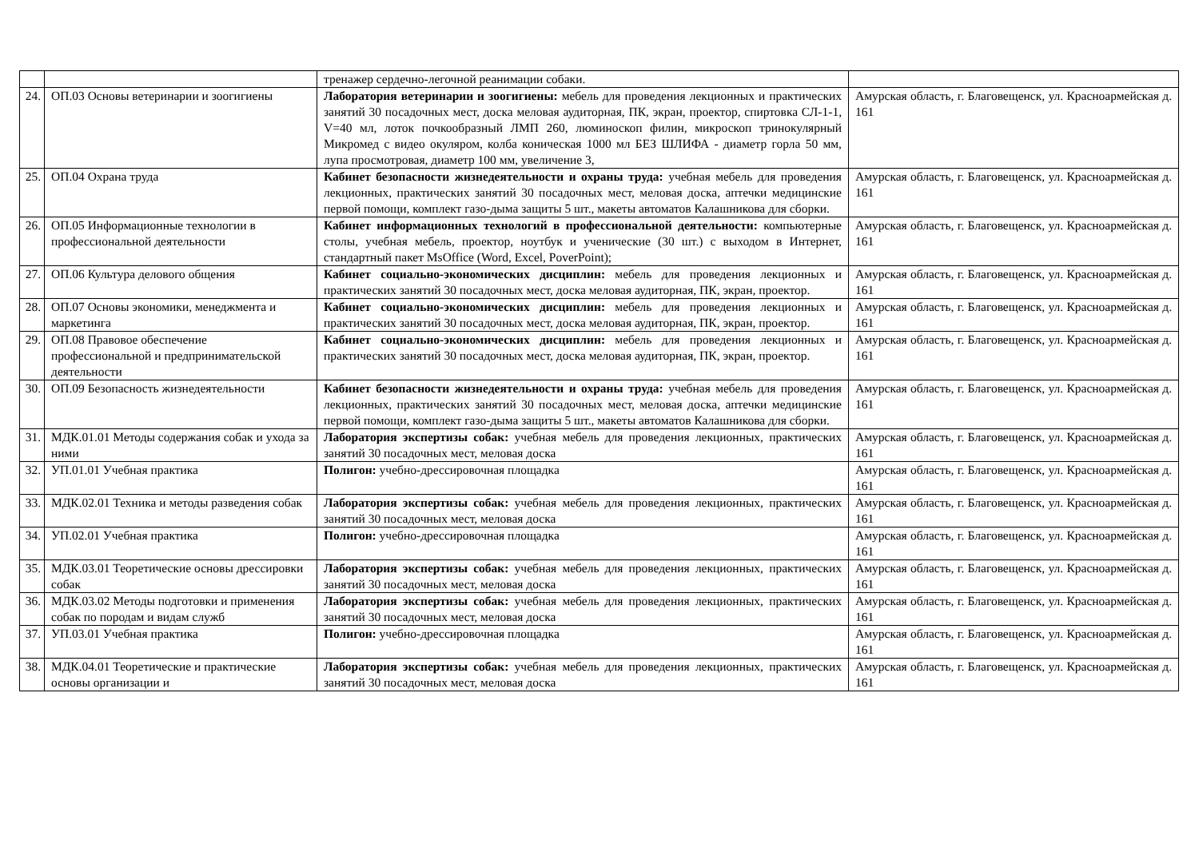| | | тренажер сердечно-легочной реанимации собаки. | |
| 24. | ОП.03 Основы ветеринарии и зоогигиены | Лаборатория ветеринарии и зоогигиены: мебель для проведения лекционных и практических занятий 30 посадочных мест, доска меловая аудиторная, ПК, экран, проектор, спиртовка СЛ-1-1, V=40 мл, лоток почкообразный ЛМП 260, люминоскоп филин, микроскоп тринокулярный Микромед с видео окуляром, колба коническая 1000 мл БЕЗ ШЛИФА - диаметр горла 50 мм, лупа просмотровая, диаметр 100 мм, увеличение 3, | Амурская область, г. Благовещенск, ул. Красноармейская д. 161 |
| 25. | ОП.04 Охрана труда | Кабинет безопасности жизнедеятельности и охраны труда: учебная мебель для проведения лекционных, практических занятий 30 посадочных мест, меловая доска, аптечки медицинские первой помощи, комплект газо-дыма защиты 5 шт., макеты автоматов Калашникова для сборки. | Амурская область, г. Благовещенск, ул. Красноармейская д. 161 |
| 26. | ОП.05 Информационные технологии в профессиональной деятельности | Кабинет информационных технологий в профессиональной деятельности: компьютерные столы, учебная мебель, проектор, ноутбук и ученические (30 шт.) с выходом в Интернет, стандартный пакет MsOffice (Word, Excel, PoverPoint); | Амурская область, г. Благовещенск, ул. Красноармейская д. 161 |
| 27. | ОП.06 Культура делового общения | Кабинет социально-экономических дисциплин: мебель для проведения лекционных и практических занятий 30 посадочных мест, доска меловая аудиторная, ПК, экран, проектор. | Амурская область, г. Благовещенск, ул. Красноармейская д. 161 |
| 28. | ОП.07 Основы экономики, менеджмента и маркетинга | Кабинет социально-экономических дисциплин: мебель для проведения лекционных и практических занятий 30 посадочных мест, доска меловая аудиторная, ПК, экран, проектор. | Амурская область, г. Благовещенск, ул. Красноармейская д. 161 |
| 29. | ОП.08 Правовое обеспечение профессиональной и предпринимательской деятельности | Кабинет социально-экономических дисциплин: мебель для проведения лекционных и практических занятий 30 посадочных мест, доска меловая аудиторная, ПК, экран, проектор. | Амурская область, г. Благовещенск, ул. Красноармейская д. 161 |
| 30. | ОП.09 Безопасность жизнедеятельности | Кабинет безопасности жизнедеятельности и охраны труда: учебная мебель для проведения лекционных, практических занятий 30 посадочных мест, меловая доска, аптечки медицинские первой помощи, комплект газо-дыма защиты 5 шт., макеты автоматов Калашникова для сборки. | Амурская область, г. Благовещенск, ул. Красноармейская д. 161 |
| 31. | МДК.01.01 Методы содержания собак и ухода за ними | Лаборатория экспертизы собак: учебная мебель для проведения лекционных, практических занятий 30 посадочных мест, меловая доска | Амурская область, г. Благовещенск, ул. Красноармейская д. 161 |
| 32. | УП.01.01 Учебная практика | Полигон: учебно-дрессировочная площадка | Амурская область, г. Благовещенск, ул. Красноармейская д. 161 |
| 33. | МДК.02.01 Техника и методы разведения собак | Лаборатория экспертизы собак: учебная мебель для проведения лекционных, практических занятий 30 посадочных мест, меловая доска | Амурская область, г. Благовещенск, ул. Красноармейская д. 161 |
| 34. | УП.02.01 Учебная практика | Полигон: учебно-дрессировочная площадка | Амурская область, г. Благовещенск, ул. Красноармейская д. 161 |
| 35. | МДК.03.01 Теоретические основы дрессировки собак | Лаборатория экспертизы собак: учебная мебель для проведения лекционных, практических занятий 30 посадочных мест, меловая доска | Амурская область, г. Благовещенск, ул. Красноармейская д. 161 |
| 36. | МДК.03.02 Методы подготовки и применения собак по породам и видам служб | Лаборатория экспертизы собак: учебная мебель для проведения лекционных, практических занятий 30 посадочных мест, меловая доска | Амурская область, г. Благовещенск, ул. Красноармейская д. 161 |
| 37. | УП.03.01 Учебная практика | Полигон: учебно-дрессировочная площадка | Амурская область, г. Благовещенск, ул. Красноармейская д. 161 |
| 38. | МДК.04.01 Теоретические и практические основы организации и | Лаборатория экспертизы собак: учебная мебель для проведения лекционных, практических занятий 30 посадочных мест, меловая доска | Амурская область, г. Благовещенск, ул. Красноармейская д. 161 |